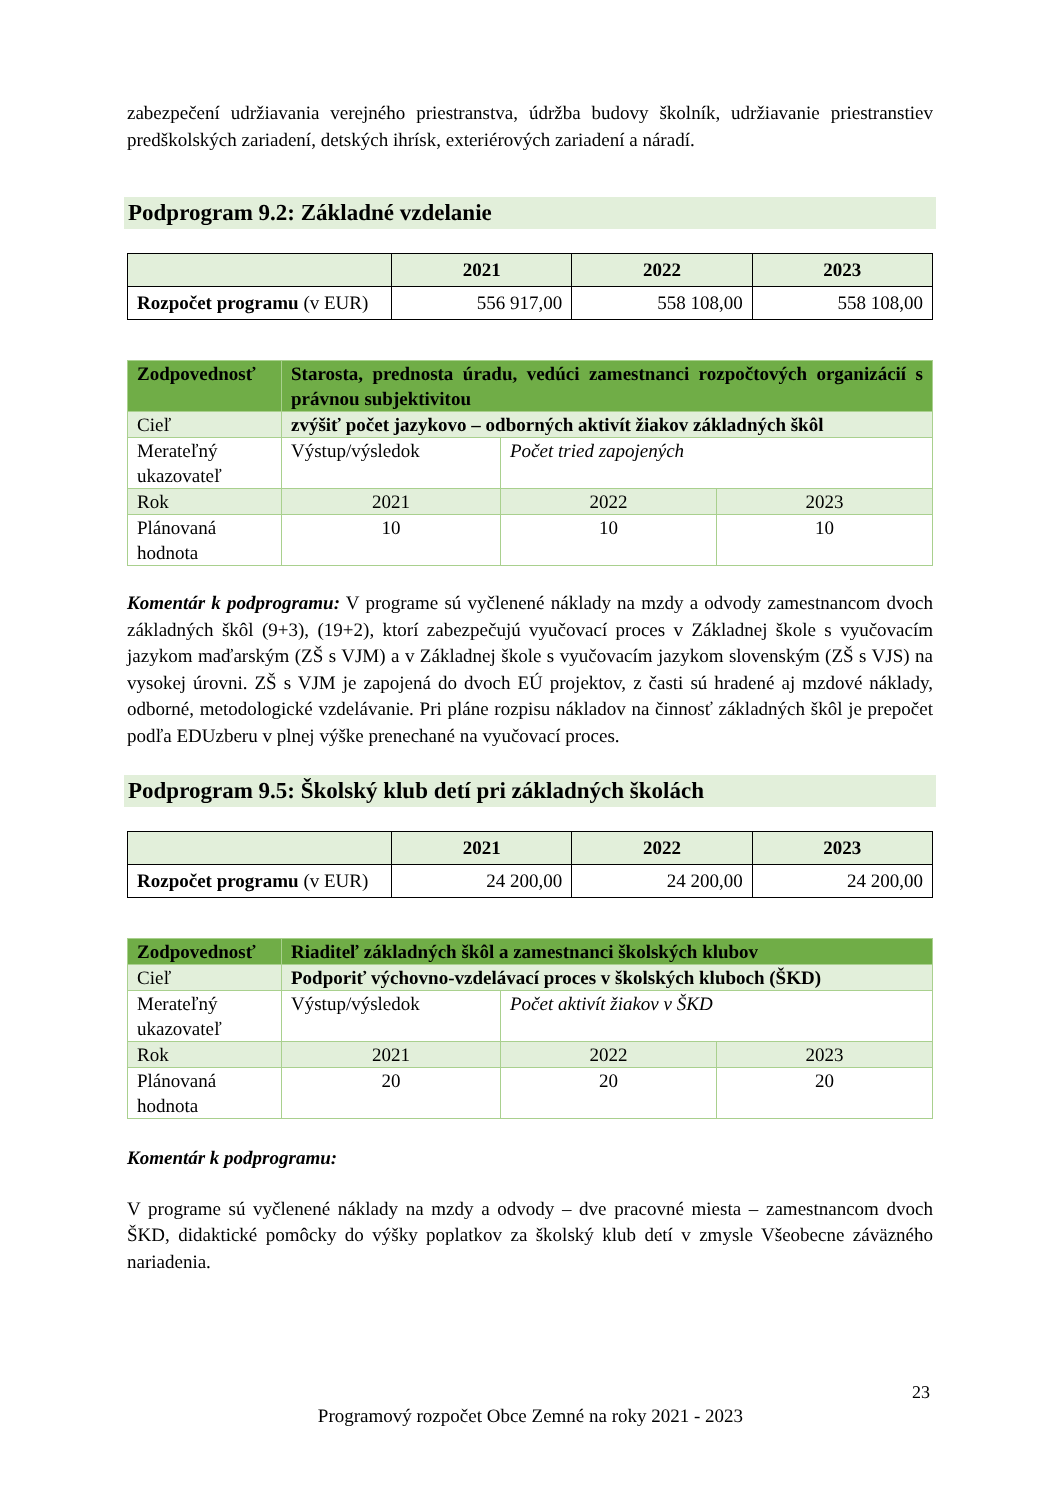zabezpečení udržiavania verejného priestranstva, údržba budovy školník, udržiavanie priestranstiev predškolských zariadení, detských ihrísk, exteriérových zariadení a náradí.
Podprogram 9.2: Základné vzdelanie
| | 2021 | 2022 | 2023 |
| --- | --- | --- | --- |
| Rozpočet programu (v EUR) | 556 917,00 | 558 108,00 | 558 108,00 |
| Zodpovednosť | Starosta, prednosta úradu, vedúci zamestnanci rozpočtových organizácií s právnou subjektivitou | | |
| Cieľ | zvýšiť počet jazykovo – odborných aktivít žiakov základných škôl | | |
| Merateľný ukazovateľ | Výstup/výsledok | Počet tried zapojených | |
| Rok | 2021 | 2022 | 2023 |
| Plánovaná hodnota | 10 | 10 | 10 |
Komentár k podprogramu: V programe sú vyčlenené náklady na mzdy a odvody zamestnancom dvoch základných škôl (9+3), (19+2), ktorí zabezpečujú vyučovací proces v Základnej škole s vyučovacím jazykom maďarským (ZŠ s VJM) a v Základnej škole s vyučovacím jazykom slovenským (ZŠ s VJS) na vysokej úrovni. ZŠ s VJM je zapojená do dvoch EÚ projektov, z časti sú hradené aj mzdové náklady, odborné, metodologické vzdelávanie. Pri pláne rozpisu nákladov na činnosť základných škôl je prepočet podľa EDUzberu v plnej výške prenechané na vyučovací proces.
Podprogram 9.5: Školský klub detí pri základných školách
| | 2021 | 2022 | 2023 |
| --- | --- | --- | --- |
| Rozpočet programu (v EUR) | 24 200,00 | 24 200,00 | 24 200,00 |
| Zodpovednosť | Riaditeľ základných škôl a zamestnanci školských klubov | | |
| Cieľ | Podporiť výchovno-vzdelávací proces v školských kluboch (ŠKD) | | |
| Merateľný ukazovateľ | Výstup/výsledok | Počet aktivít žiakov v ŠKD | |
| Rok | 2021 | 2022 | 2023 |
| Plánovaná hodnota | 20 | 20 | 20 |
Komentár k podprogramu:
V programe sú vyčlenené náklady na mzdy a odvody – dve pracovné miesta – zamestnancom dvoch ŠKD, didaktické pomôcky do výšky poplatkov za školský klub detí v zmysle Všeobecne záväzného nariadenia.
23
Programový rozpočet Obce Zemné na roky 2021 - 2023